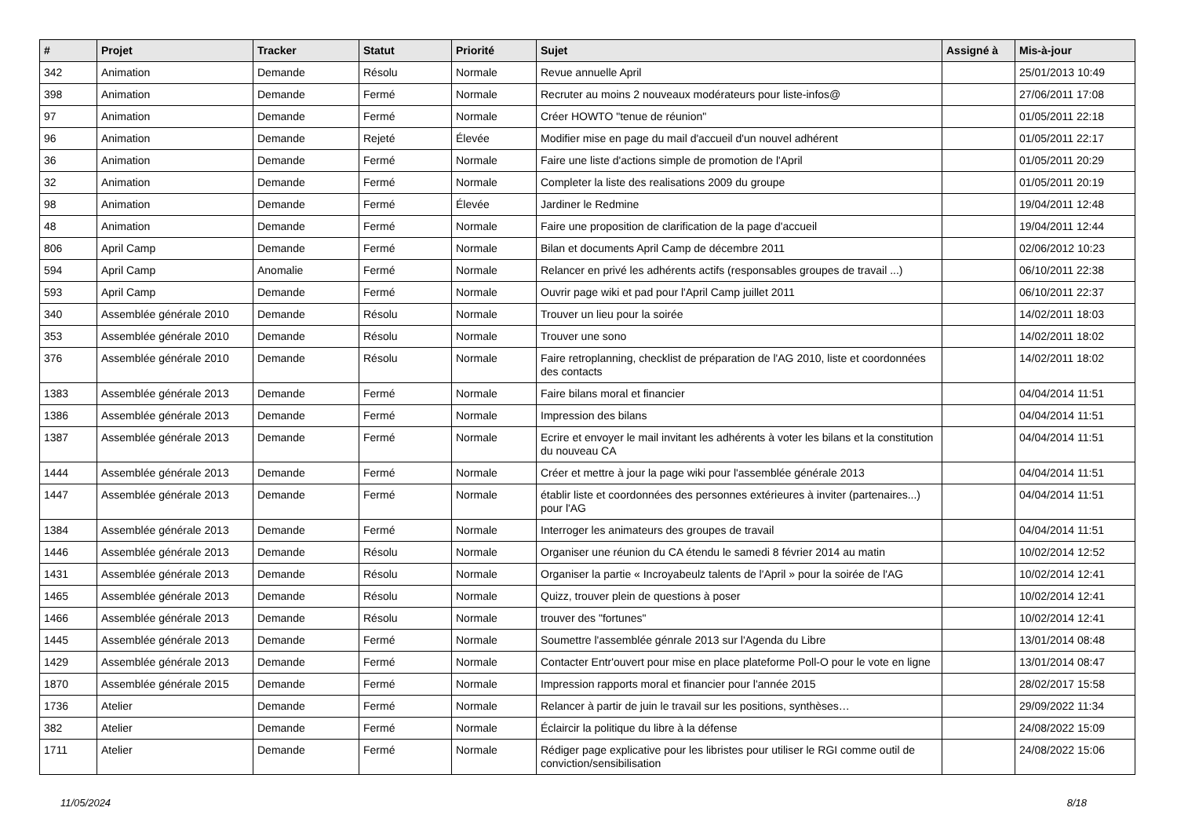| # | Projet | Tracker | Statut | Priorité | Sujet | Assigné à | Mis-à-jour |
| --- | --- | --- | --- | --- | --- | --- | --- |
| 342 | Animation | Demande | Résolu | Normale | Revue annuelle April | | 25/01/2013 10:49 |
| 398 | Animation | Demande | Fermé | Normale | Recruter au moins 2 nouveaux modérateurs pour liste-infos@ | | 27/06/2011 17:08 |
| 97 | Animation | Demande | Fermé | Normale | Créer HOWTO "tenue de réunion" | | 01/05/2011 22:18 |
| 96 | Animation | Demande | Rejeté | Élevée | Modifier mise en page du mail d'accueil d'un nouvel adhérent | | 01/05/2011 22:17 |
| 36 | Animation | Demande | Fermé | Normale | Faire une liste d'actions simple de promotion de l'April | | 01/05/2011 20:29 |
| 32 | Animation | Demande | Fermé | Normale | Completer la liste des realisations 2009 du groupe | | 01/05/2011 20:19 |
| 98 | Animation | Demande | Fermé | Élevée | Jardiner le Redmine | | 19/04/2011 12:48 |
| 48 | Animation | Demande | Fermé | Normale | Faire une proposition de clarification de la page d'accueil | | 19/04/2011 12:44 |
| 806 | April Camp | Demande | Fermé | Normale | Bilan et documents April Camp de décembre 2011 | | 02/06/2012 10:23 |
| 594 | April Camp | Anomalie | Fermé | Normale | Relancer en privé les adhérents actifs (responsables groupes de travail ...) | | 06/10/2011 22:38 |
| 593 | April Camp | Demande | Fermé | Normale | Ouvrir page wiki et pad pour l'April Camp juillet 2011 | | 06/10/2011 22:37 |
| 340 | Assemblée générale 2010 | Demande | Résolu | Normale | Trouver un lieu pour la soirée | | 14/02/2011 18:03 |
| 353 | Assemblée générale 2010 | Demande | Résolu | Normale | Trouver une sono | | 14/02/2011 18:02 |
| 376 | Assemblée générale 2010 | Demande | Résolu | Normale | Faire retroplanning, checklist de préparation de l'AG 2010, liste et coordonnées des contacts | | 14/02/2011 18:02 |
| 1383 | Assemblée générale 2013 | Demande | Fermé | Normale | Faire bilans moral et financier | | 04/04/2014 11:51 |
| 1386 | Assemblée générale 2013 | Demande | Fermé | Normale | Impression des bilans | | 04/04/2014 11:51 |
| 1387 | Assemblée générale 2013 | Demande | Fermé | Normale | Ecrire et envoyer le mail invitant les adhérents à voter les bilans et la constitution du nouveau CA | | 04/04/2014 11:51 |
| 1444 | Assemblée générale 2013 | Demande | Fermé | Normale | Créer et mettre à jour la page wiki pour l'assemblée générale 2013 | | 04/04/2014 11:51 |
| 1447 | Assemblée générale 2013 | Demande | Fermé | Normale | établir liste et coordonnées des personnes extérieures à inviter (partenaires...) pour l'AG | | 04/04/2014 11:51 |
| 1384 | Assemblée générale 2013 | Demande | Fermé | Normale | Interroger les animateurs des groupes de travail | | 04/04/2014 11:51 |
| 1446 | Assemblée générale 2013 | Demande | Résolu | Normale | Organiser une réunion du CA étendu le samedi 8 février 2014 au matin | | 10/02/2014 12:52 |
| 1431 | Assemblée générale 2013 | Demande | Résolu | Normale | Organiser la partie « Incroyabeulz talents de l'April » pour la soirée de l'AG | | 10/02/2014 12:41 |
| 1465 | Assemblée générale 2013 | Demande | Résolu | Normale | Quizz, trouver plein de questions à poser | | 10/02/2014 12:41 |
| 1466 | Assemblée générale 2013 | Demande | Résolu | Normale | trouver des "fortunes" | | 10/02/2014 12:41 |
| 1445 | Assemblée générale 2013 | Demande | Fermé | Normale | Soumettre l'assemblée génrale 2013 sur l'Agenda du Libre | | 13/01/2014 08:48 |
| 1429 | Assemblée générale 2013 | Demande | Fermé | Normale | Contacter Entr'ouvert pour mise en place plateforme Poll-O pour le vote en ligne | | 13/01/2014 08:47 |
| 1870 | Assemblée générale 2015 | Demande | Fermé | Normale | Impression rapports moral et financier pour l'année 2015 | | 28/02/2017 15:58 |
| 1736 | Atelier | Demande | Fermé | Normale | Relancer à partir de juin le travail sur les positions, synthèses… | | 29/09/2022 11:34 |
| 382 | Atelier | Demande | Fermé | Normale | Éclaircir la politique du libre à la défense | | 24/08/2022 15:09 |
| 1711 | Atelier | Demande | Fermé | Normale | Rédiger page explicative pour les libristes pour utiliser le RGI comme outil de conviction/sensibilisation | | 24/08/2022 15:06 |
11/05/2024 8/18